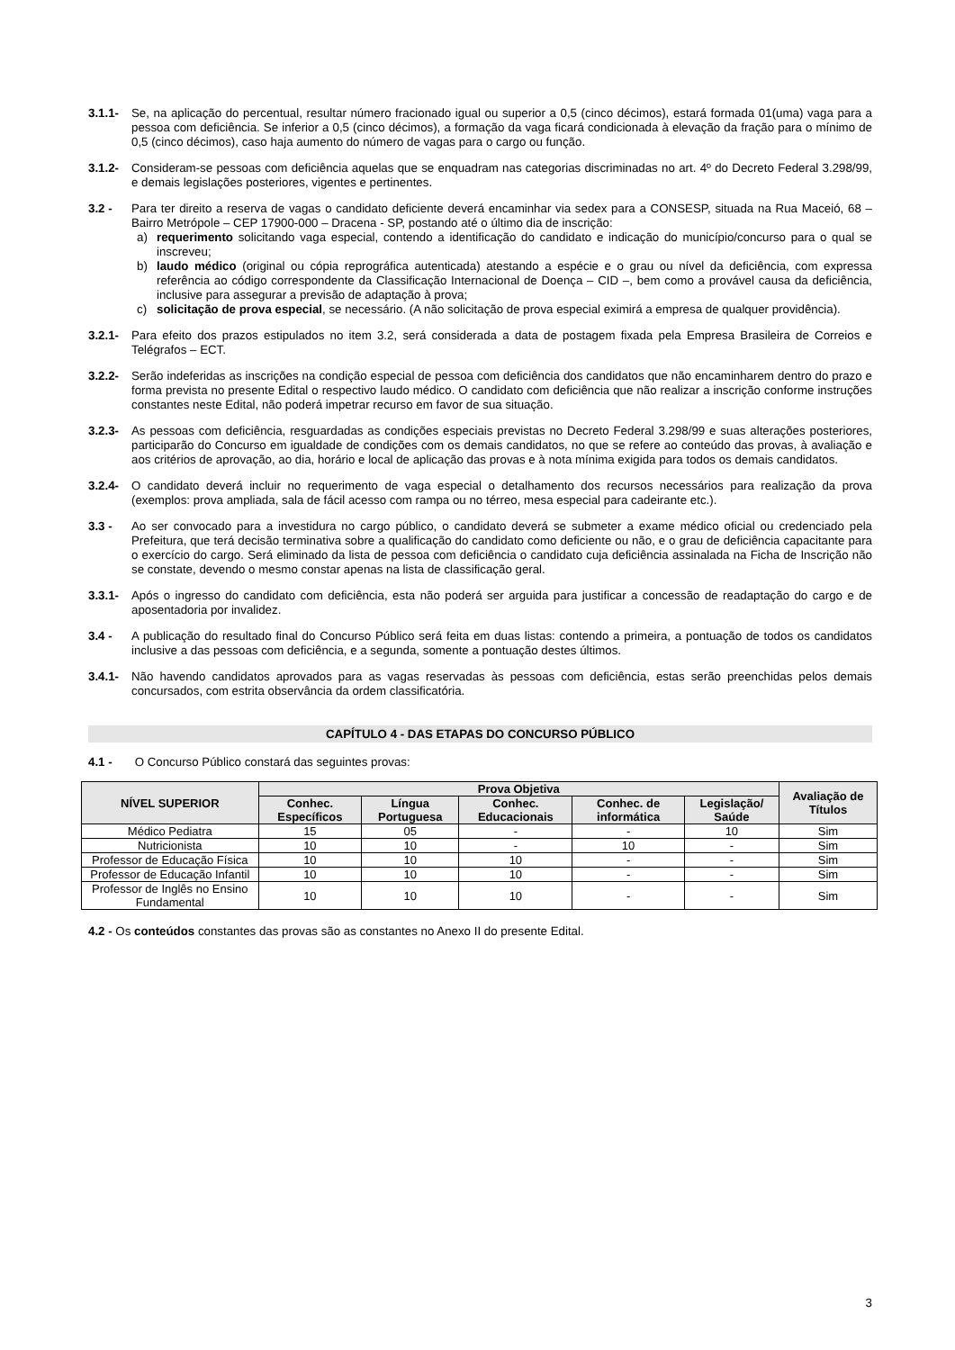3.1.1- Se, na aplicação do percentual, resultar número fracionado igual ou superior a 0,5 (cinco décimos), estará formada 01(uma) vaga para a pessoa com deficiência. Se inferior a 0,5 (cinco décimos), a formação da vaga ficará condicionada à elevação da fração para o mínimo de 0,5 (cinco décimos), caso haja aumento do número de vagas para o cargo ou função.
3.1.2- Consideram-se pessoas com deficiência aquelas que se enquadram nas categorias discriminadas no art. 4º do Decreto Federal 3.298/99, e demais legislações posteriores, vigentes e pertinentes.
3.2 - Para ter direito a reserva de vagas o candidato deficiente deverá encaminhar via sedex para a CONSESP, situada na Rua Maceió, 68 – Bairro Metrópole – CEP 17900-000 – Dracena - SP, postando até o último dia de inscrição:
a) requerimento solicitando vaga especial, contendo a identificação do candidato e indicação do município/concurso para o qual se inscreveu;
b) laudo médico (original ou cópia reprográfica autenticada) atestando a espécie e o grau ou nível da deficiência, com expressa referência ao código correspondente da Classificação Internacional de Doença – CID –, bem como a provável causa da deficiência, inclusive para assegurar a previsão de adaptação à prova;
c) solicitação de prova especial, se necessário. (A não solicitação de prova especial eximirá a empresa de qualquer providência).
3.2.1- Para efeito dos prazos estipulados no item 3.2, será considerada a data de postagem fixada pela Empresa Brasileira de Correios e Telégrafos – ECT.
3.2.2- Serão indeferidas as inscrições na condição especial de pessoa com deficiência dos candidatos que não encaminharem dentro do prazo e forma prevista no presente Edital o respectivo laudo médico. O candidato com deficiência que não realizar a inscrição conforme instruções constantes neste Edital, não poderá impetrar recurso em favor de sua situação.
3.2.3- As pessoas com deficiência, resguardadas as condições especiais previstas no Decreto Federal 3.298/99 e suas alterações posteriores, participarão do Concurso em igualdade de condições com os demais candidatos, no que se refere ao conteúdo das provas, à avaliação e aos critérios de aprovação, ao dia, horário e local de aplicação das provas e à nota mínima exigida para todos os demais candidatos.
3.2.4- O candidato deverá incluir no requerimento de vaga especial o detalhamento dos recursos necessários para realização da prova (exemplos: prova ampliada, sala de fácil acesso com rampa ou no térreo, mesa especial para cadeirante etc.).
3.3 - Ao ser convocado para a investidura no cargo público, o candidato deverá se submeter a exame médico oficial ou credenciado pela Prefeitura, que terá decisão terminativa sobre a qualificação do candidato como deficiente ou não, e o grau de deficiência capacitante para o exercício do cargo. Será eliminado da lista de pessoa com deficiência o candidato cuja deficiência assinalada na Ficha de Inscrição não se constate, devendo o mesmo constar apenas na lista de classificação geral.
3.3.1- Após o ingresso do candidato com deficiência, esta não poderá ser arguida para justificar a concessão de readaptação do cargo e de aposentadoria por invalidez.
3.4 - A publicação do resultado final do Concurso Público será feita em duas listas: contendo a primeira, a pontuação de todos os candidatos inclusive a das pessoas com deficiência, e a segunda, somente a pontuação destes últimos.
3.4.1- Não havendo candidatos aprovados para as vagas reservadas às pessoas com deficiência, estas serão preenchidas pelos demais concursados, com estrita observância da ordem classificatória.
CAPÍTULO 4 - DAS ETAPAS DO CONCURSO PÚBLICO
4.1 - O Concurso Público constará das seguintes provas:
| NÍVEL SUPERIOR | Prova Objetiva | | | | | Avaliação de Títulos |
| --- | --- | --- | --- | --- | --- | --- |
| | Conhec. Específicos | Língua Portuguesa | Conhec. Educacionais | Conhec. de informática | Legislação/ Saúde | |
| Médico Pediatra | 15 | 05 | - | - | 10 | Sim |
| Nutricionista | 10 | 10 | - | 10 | - | Sim |
| Professor de Educação Física | 10 | 10 | 10 | - | - | Sim |
| Professor de Educação Infantil | 10 | 10 | 10 | - | - | Sim |
| Professor de Inglês no Ensino Fundamental | 10 | 10 | 10 | - | - | Sim |
4.2 - Os conteúdos constantes das provas são as constantes no Anexo II do presente Edital.
3